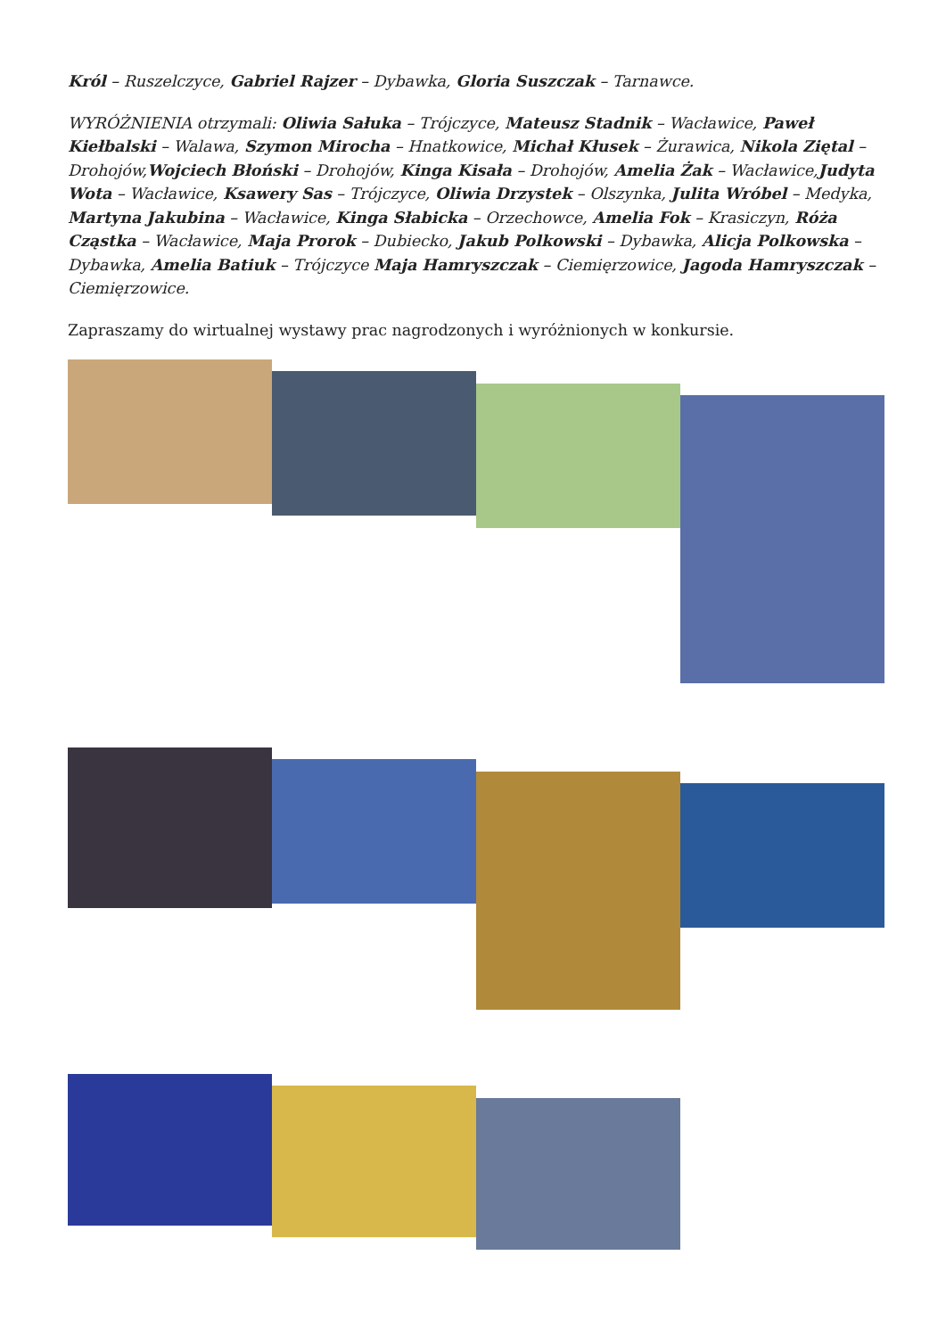Król – Ruszelczyce, Gabriel Rajzer – Dybawka, Gloria Suszczak – Tarnawce.
WYRÓŻNIENIA otrzymali: Oliwia Sałuka – Trójczyce, Mateusz Stadnik – Wacławice, Paweł Kiełbalski – Walawa, Szymon Mirocha – Hnatkowice, Michał Kłusek – Żurawica, Nikola Ziętal – Drohojów,Wojciech Błoński – Drohojów, Kinga Kisała – Drohojów, Amelia Żak – Wacławice,Judyta Wota – Wacławice, Ksawery Sas – Trójczyce, Oliwia Drzystek – Olszynka, Julita Wróbel – Medyka, Martyna Jakubina – Wacławice, Kinga Słabicka – Orzechowce, Amelia Fok – Krasiczyn, Róża Cząstka – Wacławice, Maja Prorok – Dubiecko, Jakub Polkowski – Dybawka, Alicja Polkowska – Dybawka, Amelia Batiuk – Trójczyce Maja Hamryszczak – Ciemięrzowice, Jagoda Hamryszczak – Ciemięrzowice.
Zapraszamy do wirtualnej wystawy prac nagrodzonych i wyróżnionych w konkursie.